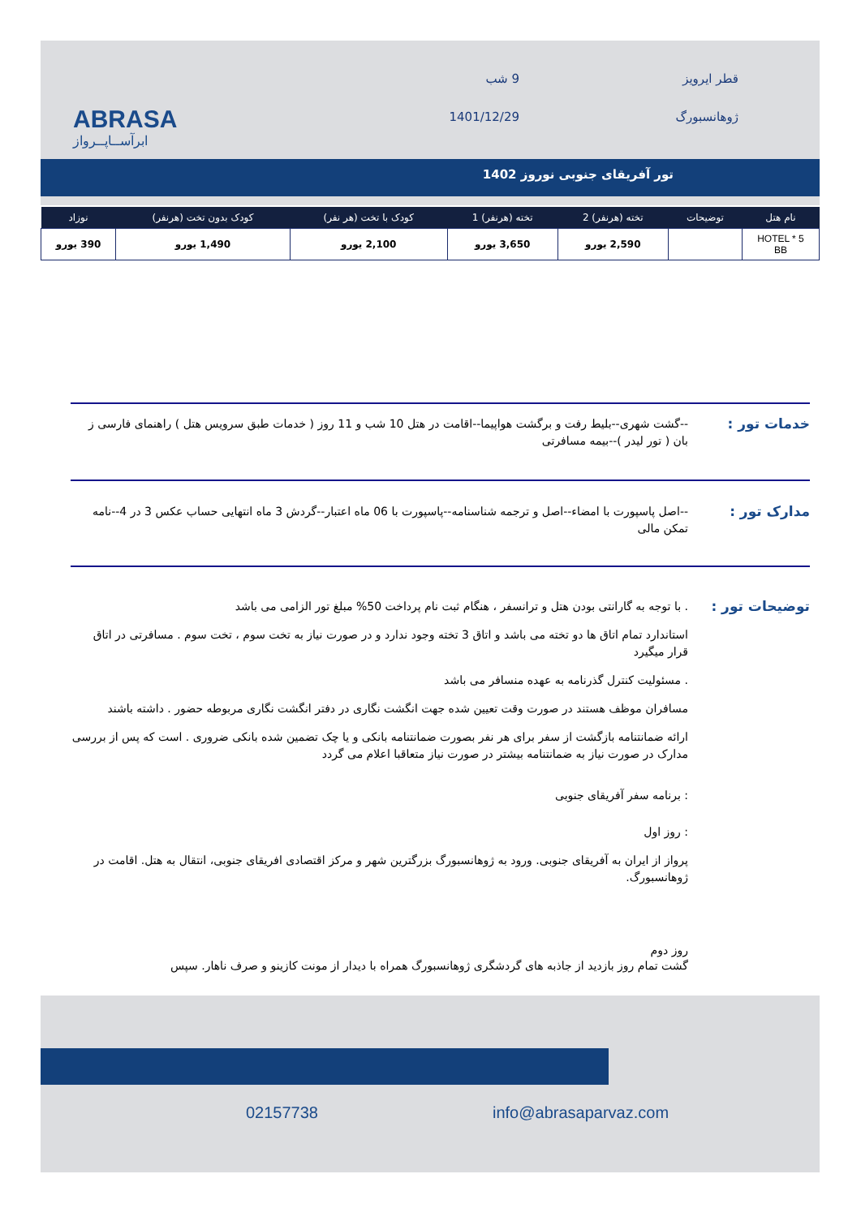ABRASA
ابرآســاپــرواز
قطر ایرویز
ژوهانسبورگ
9 شب
1401/12/29
تور آفریقای جنوبی نوروز 1402
| نام هتل | توضیحات | تخته (هرنفر) 2 | تخته (هرنفر) 1 | کودک با تخت (هر نفر) | کودک بدون تخت (هرنفر) | نوزاد |
| --- | --- | --- | --- | --- | --- | --- |
| HOTEL * 5 BB | | 2,590 یورو | 3,650 یورو | 2,100 یورو | 1,490 یورو | 390 یورو |
خدمات تور :
--گشت شهری--بلیط رفت و برگشت هواپیما--اقامت در هتل 10 شب و 11 روز ( خدمات طبق سرویس هتل ) راهنمای فارسی ز بان ( تور لیدر )--بیمه مسافرتی
مدارک تور :
--اصل پاسپورت با امضاء--اصل و ترجمه شناسنامه--پاسپورت با 06 ماه اعتبار--گردش 3 ماه انتهایی حساب عکس 3 در 4--نامه تمکن مالی
توضیحات تور :
. با توجه به گارانتی بودن هتل و ترانسفر ، هنگام ثبت نام پرداخت 50% مبلغ تور الزامی می باشد
استاندارد تمام اتاق ها دو تخته می باشد و اتاق 3 تخته وجود ندارد و در صورت نیاز به تخت سوم ، تخت سوم . مسافرتی در اتاق قرار میگیرد
. مسئولیت کنترل گذرنامه به عهده منسافر می باشد
مسافران موظف هستند در صورت وقت تعیین شده جهت انگشت نگاری در دفتر انگشت نگاری مربوطه حضور . داشته باشند
ارائه ضمانتنامه بازگشت از سفر برای هر نفر بصورت ضمانتنامه بانکی و یا چک تضمین شده بانکی ضروری . است که پس از بررسی مدارک در صورت نیاز به ضمانتنامه بیشتر در صورت نیاز متعاقبا اعلام می گردد
: برنامه سفر آفریقای جنوبی
: روز اول
پرواز از ایران به آفریقای جنوبی. ورود به ژوهانسبورگ بزرگترین شهر و مرکز اقتصادی افریقای جنوبی، انتقال به هتل. اقامت در ژوهانسبورگ.
روز دوم
گشت تمام روز بازدید از جاذبه های گردشگری ژوهانسبورگ همراه با دیدار از مونت کازینو و صرف ناهار. سپس
02157738 info@abrasaparvaz.com